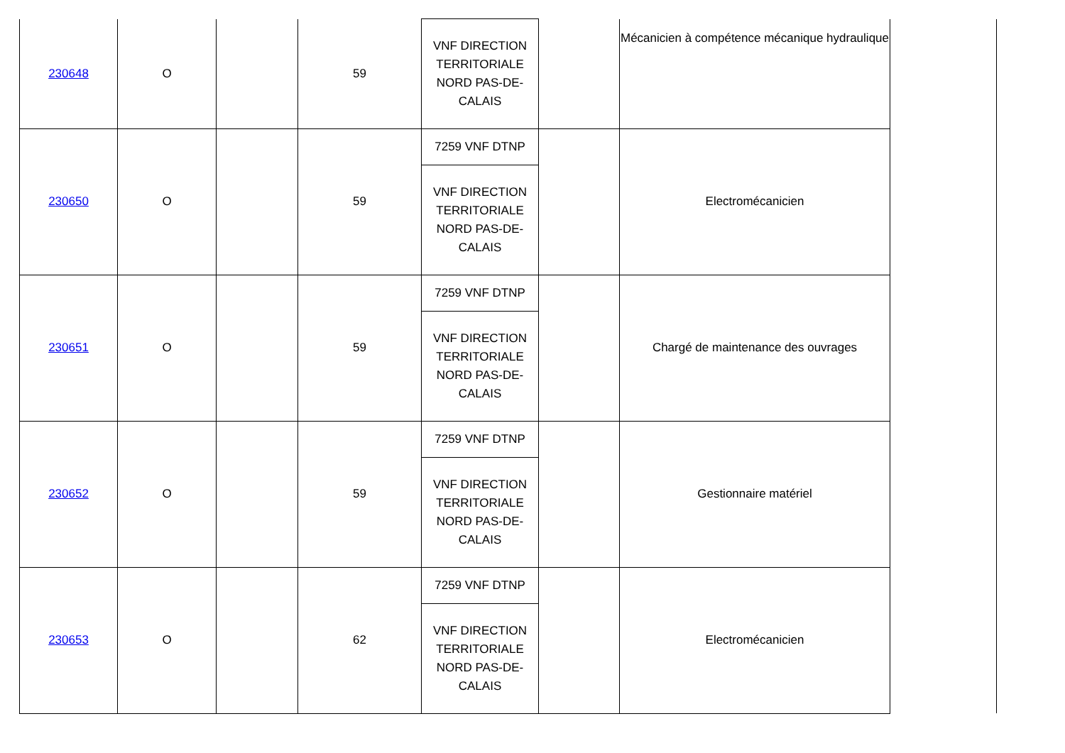| 230648 | O | | 59 | VNF DIRECTION TERRITORIALE NORD PAS-DE- CALAIS | | Mécanicien à compétence mécanique hydraulique | | |
| 230650 | O | | 59 | 7259 VNF DTNP | | Electromécanicien | | |
| | | | | VNF DIRECTION TERRITORIALE NORD PAS-DE- CALAIS | | | | |
| 230651 | O | | 59 | 7259 VNF DTNP | | Chargé de maintenance des ouvrages | | |
| | | | | VNF DIRECTION TERRITORIALE NORD PAS-DE- CALAIS | | | | |
| 230652 | O | | 59 | 7259 VNF DTNP | | Gestionnaire matériel | | |
| | | | | VNF DIRECTION TERRITORIALE NORD PAS-DE- CALAIS | | | | |
| 230653 | O | | 62 | 7259 VNF DTNP | | Electromécanicien | | |
| | | | | VNF DIRECTION TERRITORIALE NORD PAS-DE- CALAIS | | | | |